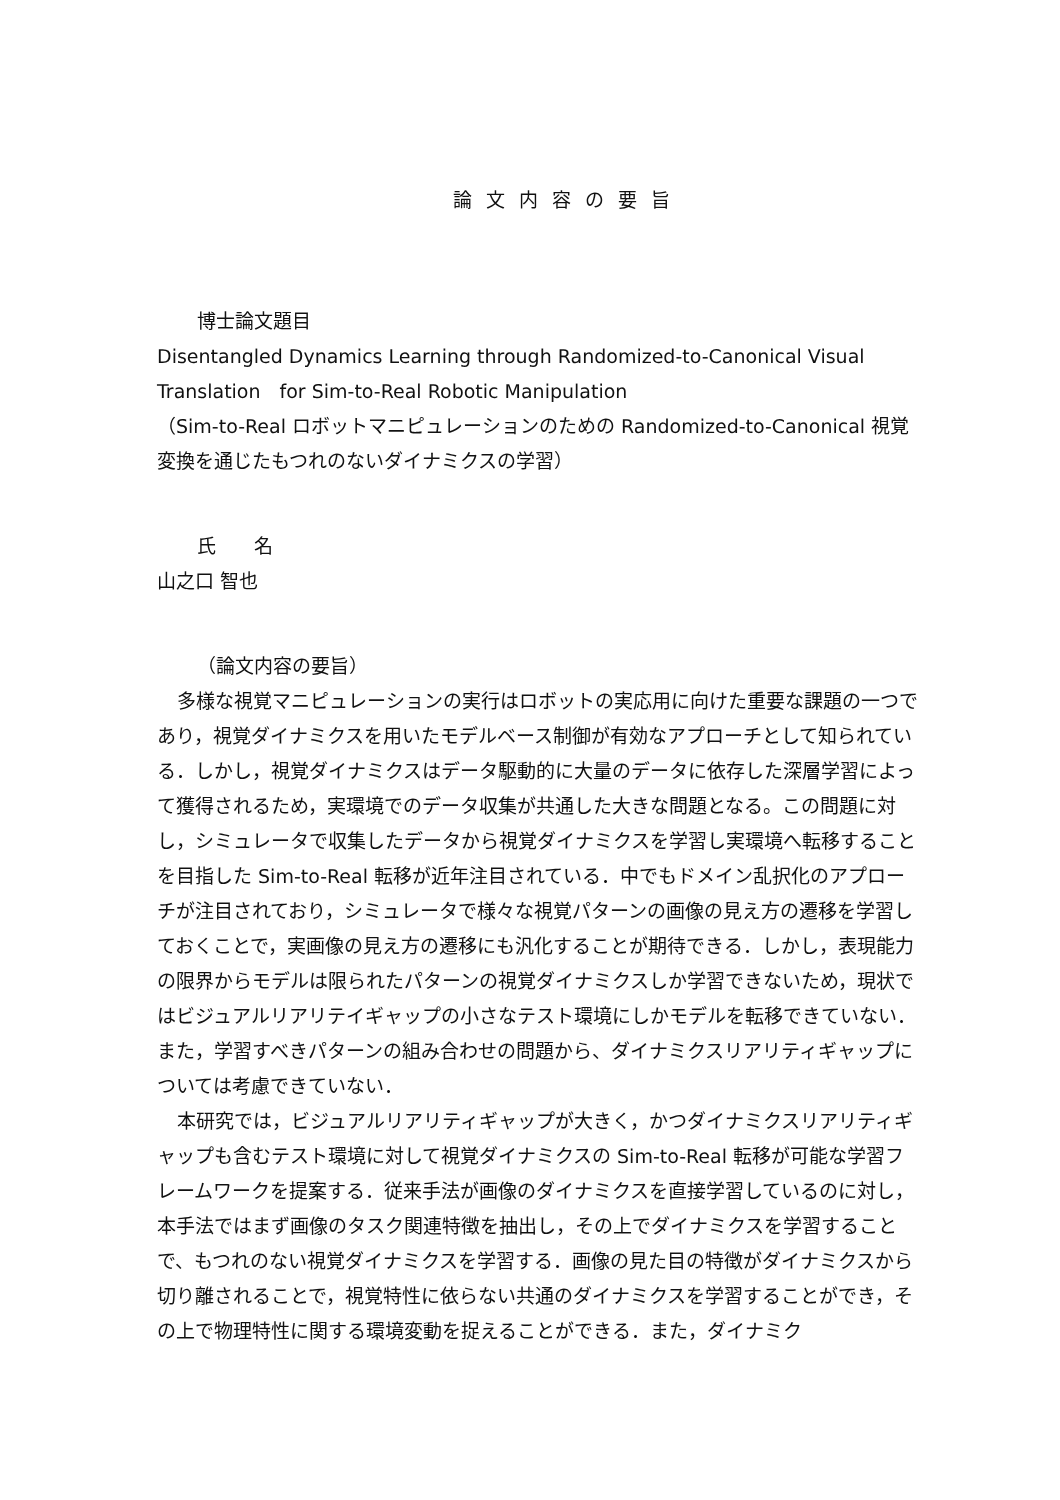論文内容の要旨
博士論文題目
Disentangled Dynamics Learning through Randomized-to-Canonical Visual Translation　for Sim-to-Real Robotic Manipulation
（Sim-to-Real ロボットマニピュレーションのための Randomized-to-Canonical 視覚変換を通じたもつれのないダイナミクスの学習）
氏　　名
山之口 智也
（論文内容の要旨）
多様な視覚マニピュレーションの実行はロボットの実応用に向けた重要な課題の一つであり，視覚ダイナミクスを用いたモデルベース制御が有効なアプローチとして知られている．しかし，視覚ダイナミクスはデータ駆動的に大量のデータに依存した深層学習によって獲得されるため，実環境でのデータ収集が共通した大きな問題となる。この問題に対し，シミュレータで収集したデータから視覚ダイナミクスを学習し実環境へ転移することを目指した Sim-to-Real 転移が近年注目されている．中でもドメイン乱択化のアプローチが注目されており，シミュレータで様々な視覚パターンの画像の見え方の遷移を学習しておくことで，実画像の見え方の遷移にも汎化することが期待できる．しかし，表現能力の限界からモデルは限られたパターンの視覚ダイナミクスしか学習できないため，現状ではビジュアルリアリテイギャップの小さなテスト環境にしかモデルを転移できていない．また，学習すべきパターンの組み合わせの問題から、ダイナミクスリアリティギャップについては考慮できていない．
本研究では，ビジュアルリアリティギャップが大きく，かつダイナミクスリアリティギャップも含むテスト環境に対して視覚ダイナミクスの Sim-to-Real 転移が可能な学習フレームワークを提案する．従来手法が画像のダイナミクスを直接学習しているのに対し，本手法ではまず画像のタスク関連特徴を抽出し，その上でダイナミクスを学習することで、もつれのない視覚ダイナミクスを学習する．画像の見た目の特徴がダイナミクスから切り離されることで，視覚特性に依らない共通のダイナミクスを学習することができ，その上で物理特性に関する環境変動を捉えることができる．また，ダイナミク